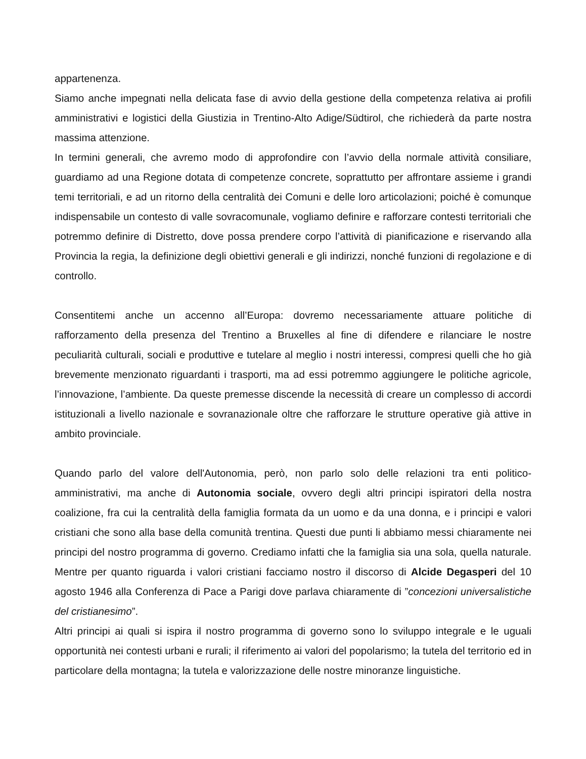appartenenza.
Siamo anche impegnati nella delicata fase di avvio della gestione della competenza relativa ai profili amministrativi e logistici della Giustizia in Trentino-Alto Adige/Südtirol, che richiederà da parte nostra massima attenzione.
In termini generali, che avremo modo di approfondire con l’avvio della normale attività consiliare, guardiamo ad una Regione dotata di competenze concrete, soprattutto per affrontare assieme i grandi temi territoriali, e ad un ritorno della centralità dei Comuni e delle loro articolazioni; poiché è comunque indispensabile un contesto di valle sovracomunale, vogliamo definire e rafforzare contesti territoriali che potremmo definire di Distretto, dove possa prendere corpo l’attività di pianificazione e riservando alla Provincia la regia, la definizione degli obiettivi generali e gli indirizzi, nonché funzioni di regolazione e di controllo.
Consentitemi anche un accenno all’Europa: dovremo necessariamente attuare politiche di rafforzamento della presenza del Trentino a Bruxelles al fine di difendere e rilanciare le nostre peculiarità culturali, sociali e produttive e tutelare al meglio i nostri interessi, compresi quelli che ho già brevemente menzionato riguardanti i trasporti, ma ad essi potremmo aggiungere le politiche agricole, l’innovazione, l’ambiente. Da queste premesse discende la necessità di creare un complesso di accordi istituzionali a livello nazionale e sovranazionale oltre che rafforzare le strutture operative già attive in ambito provinciale.
Quando parlo del valore dell'Autonomia, però, non parlo solo delle relazioni tra enti politico-amministrativi, ma anche di Autonomia sociale, ovvero degli altri principi ispiratori della nostra coalizione, fra cui la centralità della famiglia formata da un uomo e da una donna, e i principi e valori cristiani che sono alla base della comunità trentina. Questi due punti li abbiamo messi chiaramente nei principi del nostro programma di governo. Crediamo infatti che la famiglia sia una sola, quella naturale. Mentre per quanto riguarda i valori cristiani facciamo nostro il discorso di Alcide Degasperi del 10 agosto 1946 alla Conferenza di Pace a Parigi dove parlava chiaramente di ”concezioni universalistiche del cristianesimo”.
Altri principi ai quali si ispira il nostro programma di governo sono lo sviluppo integrale e le uguali opportunità nei contesti urbani e rurali; il riferimento ai valori del popolarismo; la tutela del territorio ed in particolare della montagna; la tutela e valorizzazione delle nostre minoranze linguistiche.